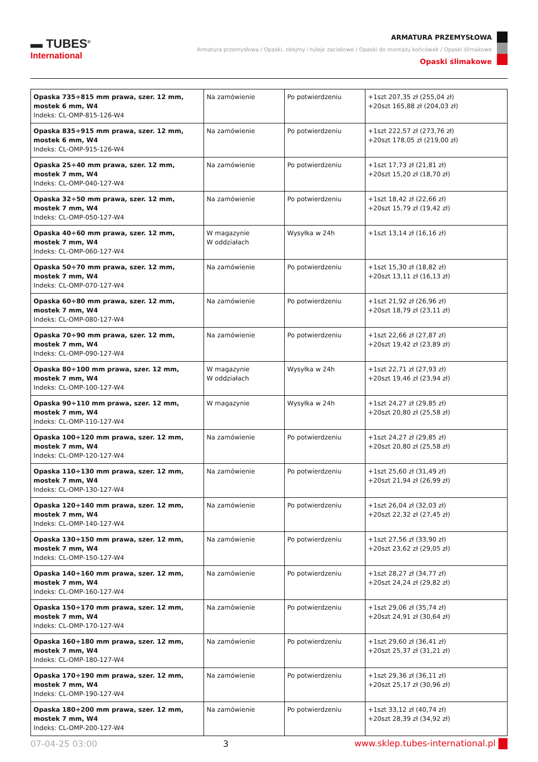▬ TUBES<sup>®</sup>
International
ARMATURA PRZEMYSŁOWA
Armatura przemysłowa / Opaski, obejmy i tuleje zaciskowe / Opaski do montażu końcówek / Opaski ślimakowe
Opaski ślimakowe
| Opaska 735÷815 mm prawa, szer. 12 mm, mostek 6 mm, W4 Indeks: CL-OMP-815-126-W4 | Na zamówienie | Po potwierdzeniu | +1szt 207,35 zł (255,04 zł) +20szt 165,88 zł (204,03 zł) |
| Opaska 835÷915 mm prawa, szer. 12 mm, mostek 6 mm, W4 Indeks: CL-OMP-915-126-W4 | Na zamówienie | Po potwierdzeniu | +1szt 222,57 zł (273,76 zł) +20szt 178,05 zł (219,00 zł) |
| Opaska 25÷40 mm prawa, szer. 12 mm, mostek 7 mm, W4 Indeks: CL-OMP-040-127-W4 | Na zamówienie | Po potwierdzeniu | +1szt 17,73 zł (21,81 zł) +20szt 15,20 zł (18,70 zł) |
| Opaska 32÷50 mm prawa, szer. 12 mm, mostek 7 mm, W4 Indeks: CL-OMP-050-127-W4 | Na zamówienie | Po potwierdzeniu | +1szt 18,42 zł (22,66 zł) +20szt 15,79 zł (19,42 zł) |
| Opaska 40÷60 mm prawa, szer. 12 mm, mostek 7 mm, W4 Indeks: CL-OMP-060-127-W4 | W magazynie W oddziałach | Wysyłka w 24h | +1szt 13,14 zł (16,16 zł) |
| Opaska 50÷70 mm prawa, szer. 12 mm, mostek 7 mm, W4 Indeks: CL-OMP-070-127-W4 | Na zamówienie | Po potwierdzeniu | +1szt 15,30 zł (18,82 zł) +20szt 13,11 zł (16,13 zł) |
| Opaska 60÷80 mm prawa, szer. 12 mm, mostek 7 mm, W4 Indeks: CL-OMP-080-127-W4 | Na zamówienie | Po potwierdzeniu | +1szt 21,92 zł (26,96 zł) +20szt 18,79 zł (23,11 zł) |
| Opaska 70÷90 mm prawa, szer. 12 mm, mostek 7 mm, W4 Indeks: CL-OMP-090-127-W4 | Na zamówienie | Po potwierdzeniu | +1szt 22,66 zł (27,87 zł) +20szt 19,42 zł (23,89 zł) |
| Opaska 80÷100 mm prawa, szer. 12 mm, mostek 7 mm, W4 Indeks: CL-OMP-100-127-W4 | W magazynie W oddziałach | Wysyłka w 24h | +1szt 22,71 zł (27,93 zł) +20szt 19,46 zł (23,94 zł) |
| Opaska 90÷110 mm prawa, szer. 12 mm, mostek 7 mm, W4 Indeks: CL-OMP-110-127-W4 | W magazynie | Wysyłka w 24h | +1szt 24,27 zł (29,85 zł) +20szt 20,80 zł (25,58 zł) |
| Opaska 100÷120 mm prawa, szer. 12 mm, mostek 7 mm, W4 Indeks: CL-OMP-120-127-W4 | Na zamówienie | Po potwierdzeniu | +1szt 24,27 zł (29,85 zł) +20szt 20,80 zł (25,58 zł) |
| Opaska 110÷130 mm prawa, szer. 12 mm, mostek 7 mm, W4 Indeks: CL-OMP-130-127-W4 | Na zamówienie | Po potwierdzeniu | +1szt 25,60 zł (31,49 zł) +20szt 21,94 zł (26,99 zł) |
| Opaska 120÷140 mm prawa, szer. 12 mm, mostek 7 mm, W4 Indeks: CL-OMP-140-127-W4 | Na zamówienie | Po potwierdzeniu | +1szt 26,04 zł (32,03 zł) +20szt 22,32 zł (27,45 zł) |
| Opaska 130÷150 mm prawa, szer. 12 mm, mostek 7 mm, W4 Indeks: CL-OMP-150-127-W4 | Na zamówienie | Po potwierdzeniu | +1szt 27,56 zł (33,90 zł) +20szt 23,62 zł (29,05 zł) |
| Opaska 140÷160 mm prawa, szer. 12 mm, mostek 7 mm, W4 Indeks: CL-OMP-160-127-W4 | Na zamówienie | Po potwierdzeniu | +1szt 28,27 zł (34,77 zł) +20szt 24,24 zł (29,82 zł) |
| Opaska 150÷170 mm prawa, szer. 12 mm, mostek 7 mm, W4 Indeks: CL-OMP-170-127-W4 | Na zamówienie | Po potwierdzeniu | +1szt 29,06 zł (35,74 zł) +20szt 24,91 zł (30,64 zł) |
| Opaska 160÷180 mm prawa, szer. 12 mm, mostek 7 mm, W4 Indeks: CL-OMP-180-127-W4 | Na zamówienie | Po potwierdzeniu | +1szt 29,60 zł (36,41 zł) +20szt 25,37 zł (31,21 zł) |
| Opaska 170÷190 mm prawa, szer. 12 mm, mostek 7 mm, W4 Indeks: CL-OMP-190-127-W4 | Na zamówienie | Po potwierdzeniu | +1szt 29,36 zł (36,11 zł) +20szt 25,17 zł (30,96 zł) |
| Opaska 180÷200 mm prawa, szer. 12 mm, mostek 7 mm, W4 Indeks: CL-OMP-200-127-W4 | Na zamówienie | Po potwierdzeniu | +1szt 33,12 zł (40,74 zł) +20szt 28,39 zł (34,92 zł) |
07-04-25 03:00 3 www.sklep.tubes-international.pl